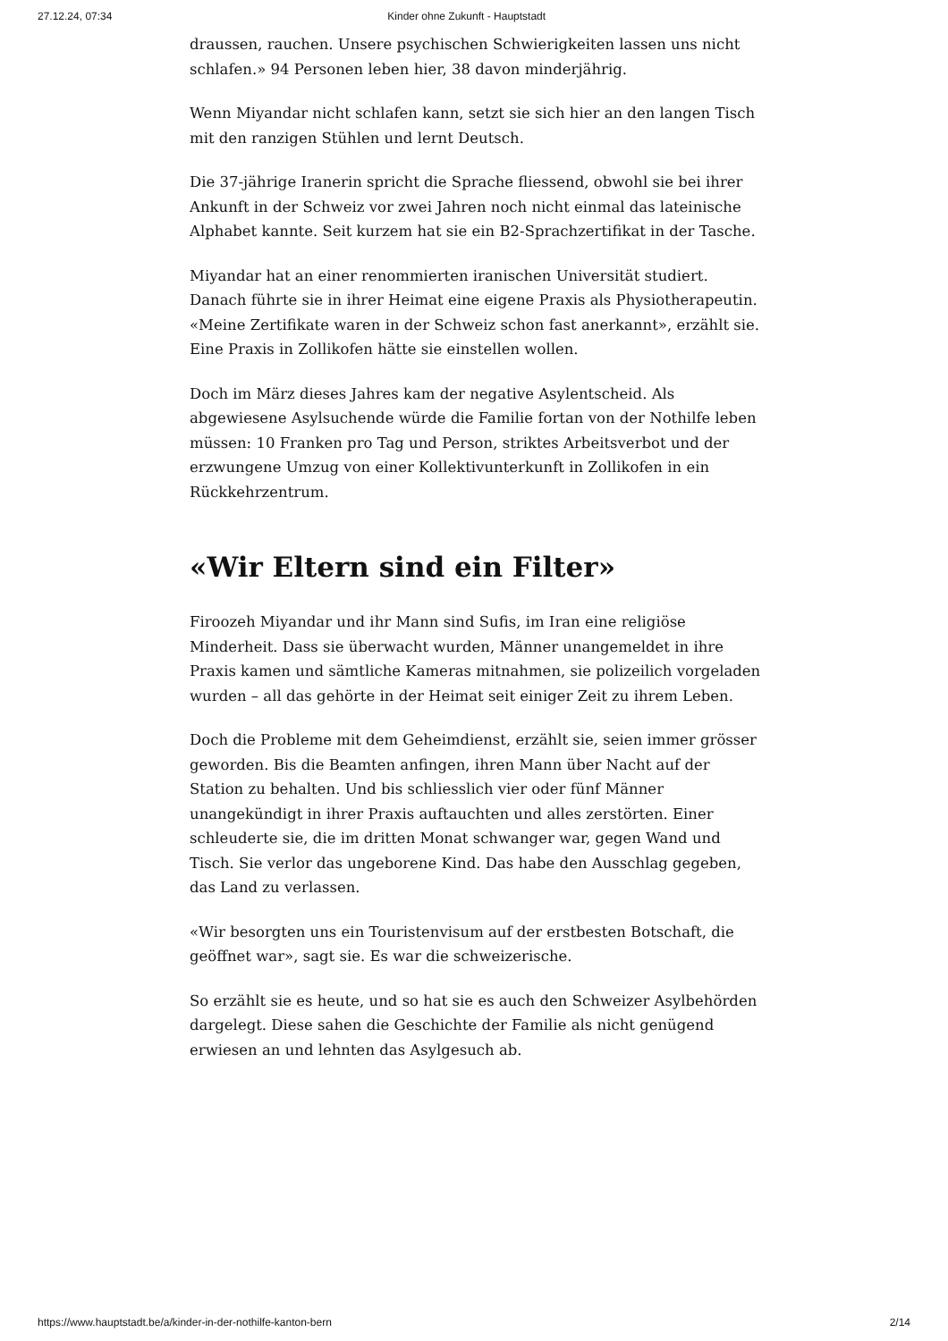27.12.24, 07:34 Kinder ohne Zukunft - Hauptstadt
draussen, rauchen. Unsere psychischen Schwierigkeiten lassen uns nicht schlafen.» 94 Personen leben hier, 38 davon minderjährig.
Wenn Miyandar nicht schlafen kann, setzt sie sich hier an den langen Tisch mit den ranzigen Stühlen und lernt Deutsch.
Die 37-jährige Iranerin spricht die Sprache fliessend, obwohl sie bei ihrer Ankunft in der Schweiz vor zwei Jahren noch nicht einmal das lateinische Alphabet kannte. Seit kurzem hat sie ein B2-Sprachzertifikat in der Tasche.
Miyandar hat an einer renommierten iranischen Universität studiert. Danach führte sie in ihrer Heimat eine eigene Praxis als Physiotherapeutin. «Meine Zertifikate waren in der Schweiz schon fast anerkannt», erzählt sie. Eine Praxis in Zollikofen hätte sie einstellen wollen.
Doch im März dieses Jahres kam der negative Asylentscheid. Als abgewiesene Asylsuchende würde die Familie fortan von der Nothilfe leben müssen: 10 Franken pro Tag und Person, striktes Arbeitsverbot und der erzwungene Umzug von einer Kollektivunterkunft in Zollikofen in ein Rückkehrzentrum.
«Wir Eltern sind ein Filter»
Firoozeh Miyandar und ihr Mann sind Sufis, im Iran eine religiöse Minderheit. Dass sie überwacht wurden, Männer unangemeldet in ihre Praxis kamen und sämtliche Kameras mitnahmen, sie polizeilich vorgeladen wurden – all das gehörte in der Heimat seit einiger Zeit zu ihrem Leben.
Doch die Probleme mit dem Geheimdienst, erzählt sie, seien immer grösser geworden. Bis die Beamten anfingen, ihren Mann über Nacht auf der Station zu behalten. Und bis schliesslich vier oder fünf Männer unangekündigt in ihrer Praxis auftauchten und alles zerstörten. Einer schleuderte sie, die im dritten Monat schwanger war, gegen Wand und Tisch. Sie verlor das ungeborene Kind. Das habe den Ausschlag gegeben, das Land zu verlassen.
«Wir besorgten uns ein Touristenvisum auf der erstbesten Botschaft, die geöffnet war», sagt sie. Es war die schweizerische.
So erzählt sie es heute, und so hat sie es auch den Schweizer Asylbehörden dargelegt. Diese sahen die Geschichte der Familie als nicht genügend erwiesen an und lehnten das Asylgesuch ab.
https://www.hauptstadt.be/a/kinder-in-der-nothilfe-kanton-bern 2/14